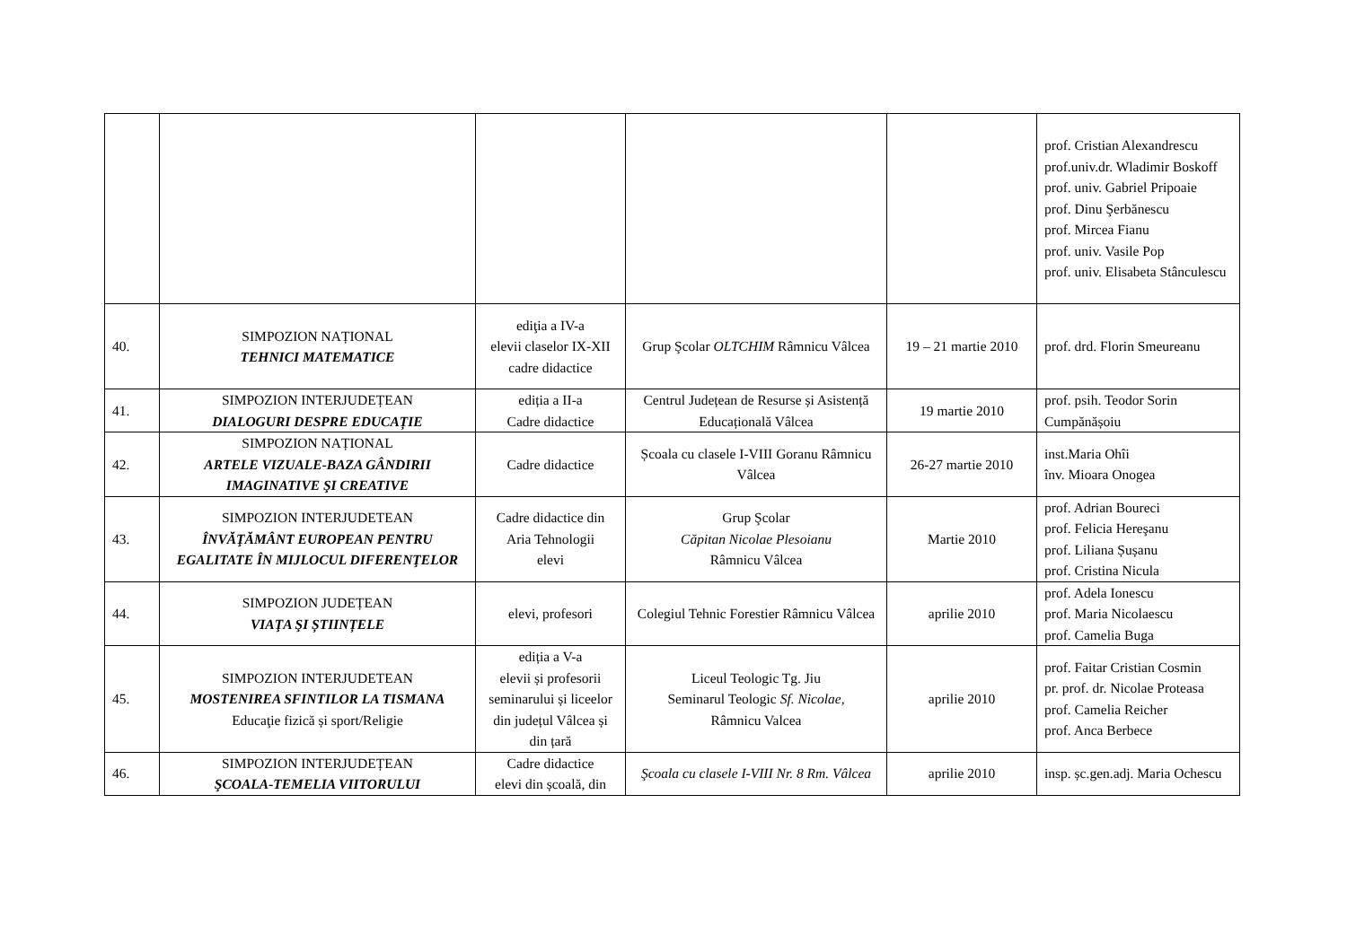| | | | | | prof. Cristian Alexandrescu prof.univ.dr. Wladimir Boskoff prof. univ. Gabriel Pripoaie prof. Dinu Şerbănescu prof. Mircea Fianu prof. univ. Vasile Pop prof. univ. Elisabeta Stânculescu |
| 40. | SIMPOZION NAȚIONAL TEHNICI MATEMATICE | ediţia a IV-a elevii claselor IX-XII cadre didactice | Grup Şcolar OLTCHIM Râmnicu Vâlcea | 19 – 21 martie 2010 | prof. drd. Florin Smeureanu |
| 41. | SIMPOZION INTERJUDEȚEAN DIALOGURI DESPRE EDUCAȚIE | ediția a II-a Cadre didactice | Centrul Județean de Resurse și Asistență Educațională Vâlcea | 19 martie 2010 | prof. psih. Teodor Sorin Cumpănășoiu |
| 42. | SIMPOZION NAȚIONAL ARTELE VIZUALE-BAZA GÂNDIRII IMAGINATIVE ŞI CREATIVE | Cadre didactice | Școala cu clasele I-VIII Goranu Râmnicu Vâlcea | 26-27 martie 2010 | inst.Maria Ohîi înv. Mioara Onogea |
| 43. | SIMPOZION INTERJUDETEAN ÎNVĂŢĂMÂNT EUROPEAN PENTRU EGALITATE ÎN MIJLOCUL DIFERENŢELOR | Cadre didactice din Aria Tehnologii elevi | Grup Şcolar Căpitan Nicolae Plesoianu Râmnicu Vâlcea | Martie 2010 | prof. Adrian Boureci prof. Felicia Hereşanu prof. Liliana Șușanu prof. Cristina Nicula |
| 44. | SIMPOZION JUDEȚEAN VIAŢA ŞI ȘTIINȚELE | elevi, profesori | Colegiul Tehnic Forestier Râmnicu Vâlcea | aprilie 2010 | prof. Adela Ionescu prof. Maria Nicolaescu prof. Camelia Buga |
| 45. | SIMPOZION INTERJUDETEAN MOSTENIREA SFINTILOR LA TISMANA Educaţie fizică și sport/Religie | ediția a V-a elevii și profesorii seminarului și liceelor din județul Vâlcea și din țară | Liceul Teologic Tg. Jiu Seminarul Teologic Sf. Nicolae, Râmnicu Valcea | aprilie 2010 | prof. Faitar Cristian Cosmin pr. prof. dr. Nicolae Proteasa prof. Camelia Reicher prof. Anca Berbece |
| 46. | SIMPOZION INTERJUDEȚEAN ŞCOALA-TEMELIA VIITORULUI | Cadre didactice elevi din școală, din | Şcoala cu clasele I-VIII Nr. 8 Rm. Vâlcea | aprilie 2010 | insp. șc.gen.adj. Maria Ochescu |